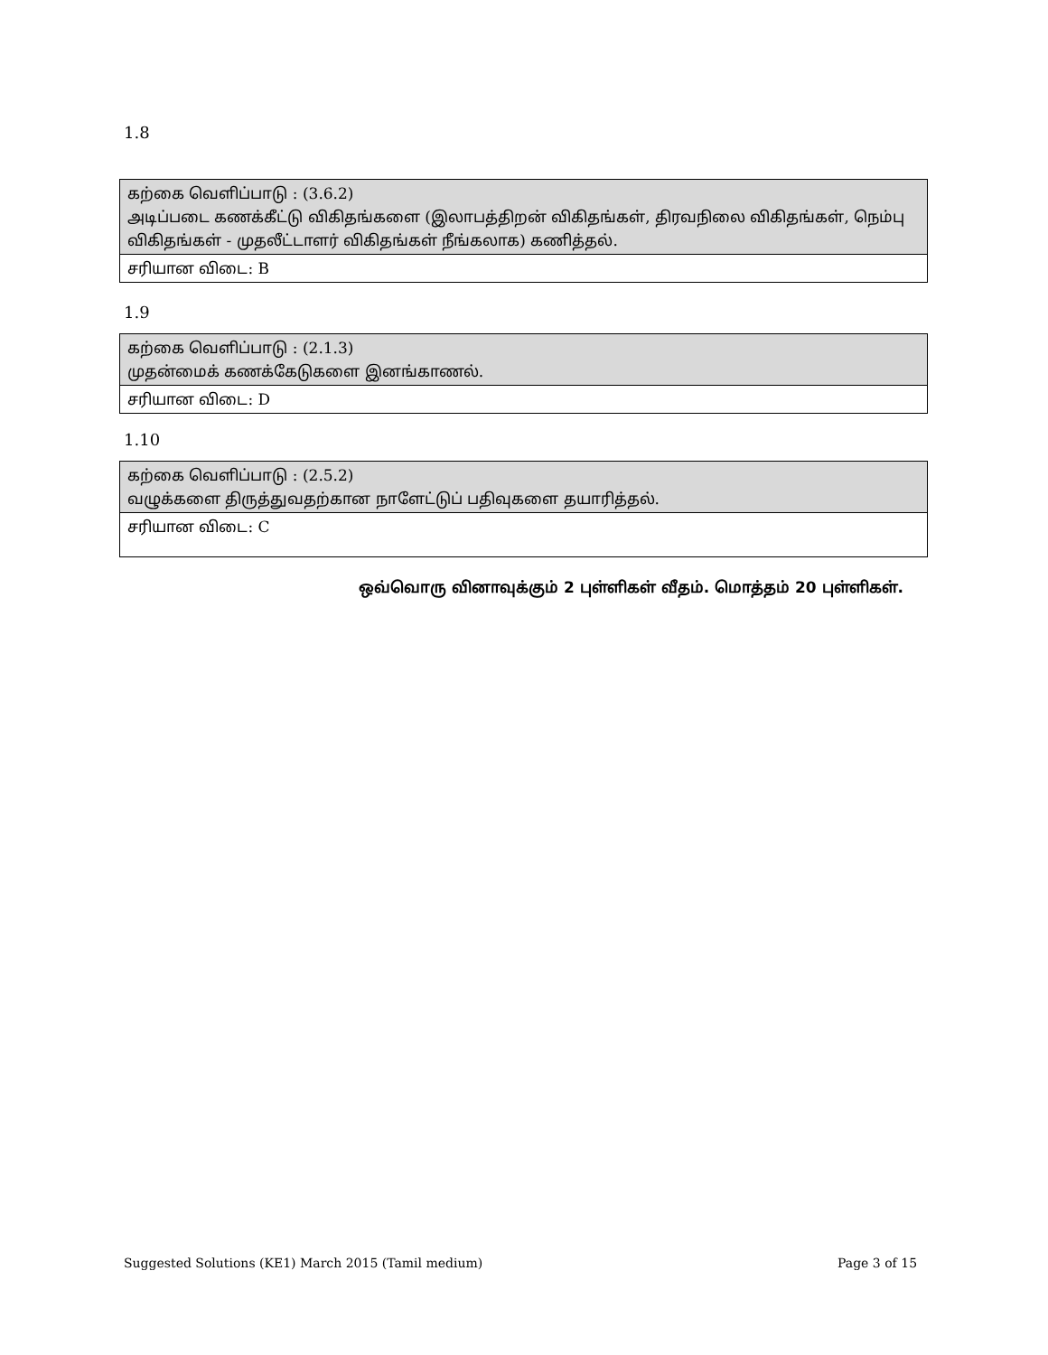1.8
| கற்கை வெளிப்பாடு : (3.6.2) அடிப்படை கணக்கீட்டு விகிதங்களை (இலாபத்திறன் விகிதங்கள், திரவநிலை விகிதங்கள், நெம்பு விகிதங்கள் - முதலீட்டாளர் விகிதங்கள் நீங்கலாக) கணித்தல். |
| சரியான விடை: B |
1.9
| கற்கை வெளிப்பாடு : (2.1.3) முதன்மைக் கணக்கேடுகளை இனங்காணல். |
| சரியான விடை: D |
1.10
| கற்கை வெளிப்பாடு : (2.5.2) வழுக்களை திருத்துவதற்கான நாளேட்டுப் பதிவுகளை தயாரித்தல். |
| சரியான விடை: C |
ஒவ்வொரு வினாவுக்கும் 2 புள்ளிகள் வீதம். மொத்தம் 20 புள்ளிகள்.
Suggested Solutions (KE1) March 2015 (Tamil medium)
Page 3 of 15